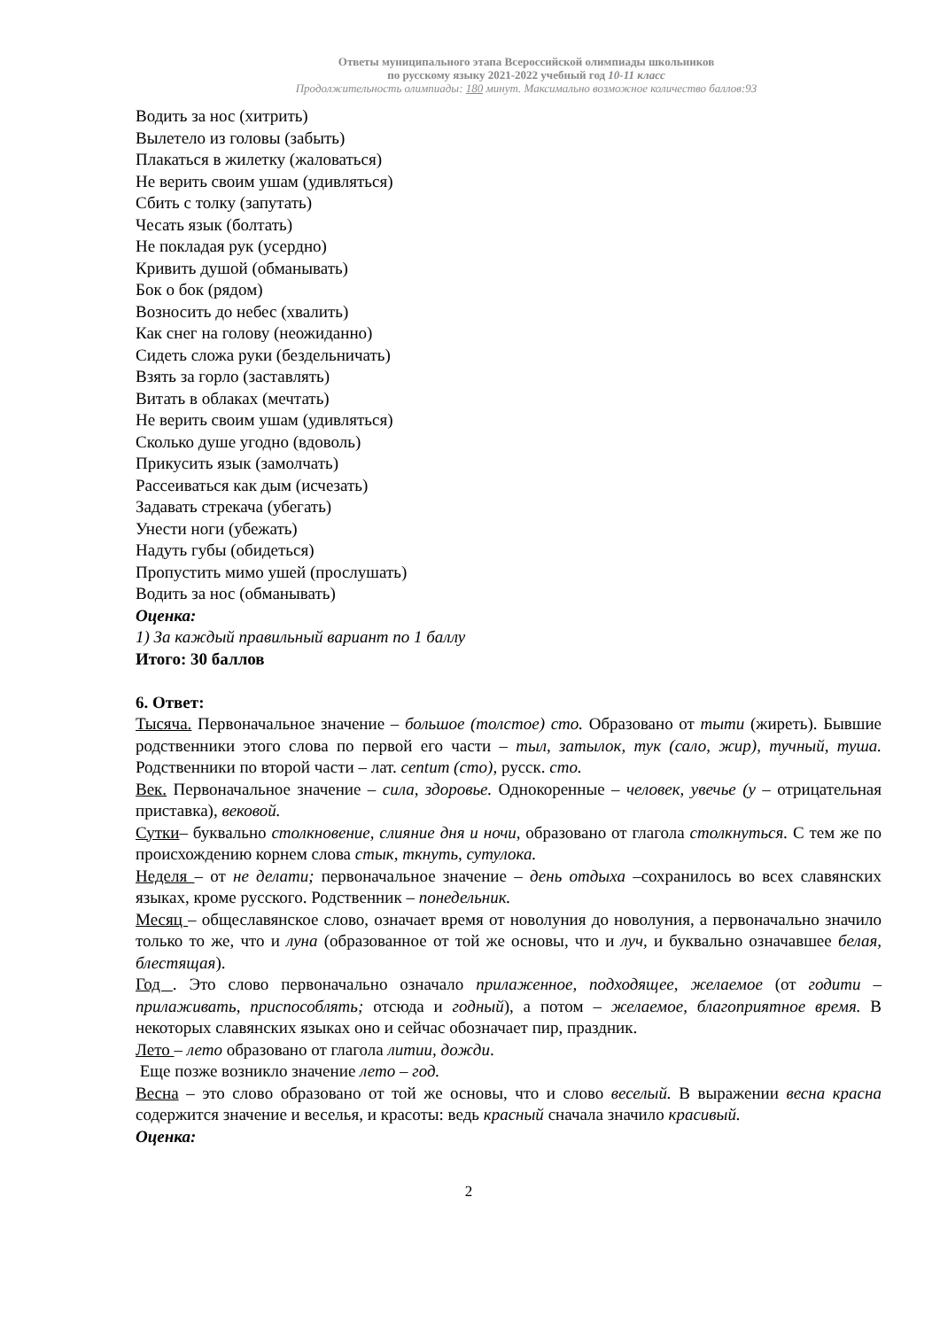Ответы муниципального этапа Всероссийской олимпиады школьников
по русскому языку 2021-2022 учебный год 10-11 класс
Продолжительность олимпиады: 180 минут. Максимально возможное количество баллов:93
Водить за нос (хитрить)
Вылетело из головы (забыть)
Плакаться в жилетку (жаловаться)
Не верить своим ушам (удивляться)
Сбить с толку (запутать)
Чесать язык (болтать)
Не покладая рук (усердно)
Кривить душой (обманывать)
Бок о бок (рядом)
Возносить до небес (хвалить)
Как снег на голову (неожиданно)
Сидеть сложа руки (бездельничать)
Взять за горло (заставлять)
Витать в облаках (мечтать)
Не верить своим ушам (удивляться)
Сколько душе угодно (вдоволь)
Прикусить язык (замолчать)
Рассеиваться как дым (исчезать)
Задавать стрекача (убегать)
Унести ноги (убежать)
Надуть губы (обидеться)
Пропустить мимо ушей (прослушать)
Водить за нос (обманывать)
Оценка:
1) За каждый правильный вариант по 1 баллу
Итого: 30 баллов
6. Ответ:
Тысяча. Первоначальное значение – большое (толстое) сто. Образовано от тыти (жиреть). Бывшие родственники этого слова по первой его части – тыл, затылок, тук (сало, жир), тучный, туша. Родственники по второй части – лат. centum (сто), русск. сто.
Век. Первоначальное значение – сила, здоровье. Однокоренные – человек, увечье (у – отрицательная приставка), вековой.
Сутки– буквально столкновение, слияние дня и ночи, образовано от глагола столкнуться. С тем же по происхождению корнем слова стык, ткнуть, сутулока.
Неделя – от не делати; первоначальное значение – день отдыха –сохранилось во всех славянских языках, кроме русского. Родственник – понедельник.
Месяц – общеславянское слово, означает время от новолуния до новолуния, а первоначально значило только то же, что и луна (образованное от той же основы, что и луч, и буквально означавшее белая, блестящая).
Год . Это слово первоначально означало прилаженное, подходящее, желаемое (от годити – прилаживать, приспособлять; отсюда и годный), а потом – желаемое, благоприятное время. В некоторых славянских языках оно и сейчас обозначает пир, праздник.
Лето – лето образовано от глагола литии, дожди.
Еще позже возникло значение лето – год.
Весна – это слово образовано от той же основы, что и слово веселый. В выражении весна красна содержится значение и веселья, и красоты: ведь красный сначала значило красивый.
Оценка:
2